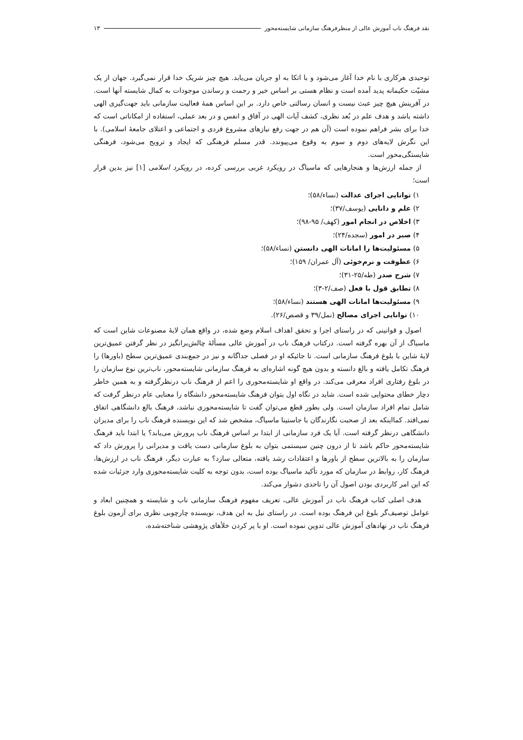نقد فرهنگ ناب آموزش عالی از منظرفرهنگ سازمانی شایسته‌محور ۱۳
توحیدی هرکاری با نام خدا آغاز می‌شود و با اتکا به او جریان می‌یابد. هیچ چیز شریک خدا قرار نمی‌گیرد. جهان از یک مشیّت حکیمانه پدید آمده است و نظام هستی بر اساس خیر و رحمت و رساندن موجودات به کمال شایسته آنها است. در آفرینش هیچ چیز عبث نیست و انسان رسالتی خاص دارد. بر این اساس همهٔ فعالیت سازمانی باید جهت‌گیری الهی داشته باشد و هدف علم در بُعد نظری، کشف آیات الهی در آفاق و انفس و در بعد عملی، استفاده از امکاناتی است که خدا برای بشر فراهم نموده است (آن هم در جهت رفع نیازهای مشروع فردی و اجتماعی و اعتلای جامعهٔ اسلامی). با این نگرش لایه‌های دوم و سوم به وقوع می‌پیوندد. قدر مسلم فرهنگی که ایجاد و ترویج می‌شود، فرهنگی شایستگی‌محور است.
از جمله ارزش‌ها و هنجارهایی که ماسیاگ در رویکرد غربی بررسی کرده، در رویکرد اسلامی [۱] نیز بدین قرار است؛
۱) توانایی اجرای عدالت (نساء/۵۸)؛
۲) علم و دانایی (یوسف/۳۷)؛
۳) اخلاص در انجام امور (کهف/ ۹۵-۹۸)؛
۴) صبر در امور (سجده/۲۴)؛
۵) مسئولیت‌ها را امانات الهی دانستن (نساء/۵۸)؛
۶) عطوفت و نرم‌خوئی (آل عمران/ ۱۵۹)؛
۷) شرح صدر (طه/۲۵-۳۱)؛
۸) تطابق قول با فعل (صف/۲-۳)؛
۹) مسئولیت‌ها امانات الهی هستند (نساء/۵۸)؛
۱۰) توانایی اجرای مصالح (نمل/۳۹ و قصص/۲۶).
اصول و قوانینی که در راستای اجرا و تحقق اهداف اسلام وضع شده، در واقع همان لایهٔ مصنوعات شاین است که ماسیاگ از آن بهره گرفته است. درکتاب فرهنگ ناب در آموزش عالی مسألهٔ چالش‌برانگیز در نظر گرفتن عمیق‌ترین لایهٔ شاین با بلوغ فرهنگ سازمانی است. تا جائیکه او در فصلی جداگانه و نیز در جمع‌بندی عمیق‌ترین سطح (باورها) را فرهنگ تکامل یافته و بالغ دانسته و بدون هیچ گونه اشاره‌ای به فرهنگ سازمانی شایسته‌محور، ناب‌ترین نوع سازمان را در بلوغ رفتاری افراد معرفی می‌کند. در واقع او شایسته‌محوری را اعم از فرهنگ ناب درنظرگرفته و به همین خاطر دچار خطای محتوایی شده است. شاید در نگاه اول بتوان فرهنگ شایسته‌محور دانشگاه را معنایی عام درنظر گرفت که شامل تمام افراد سازمان است. ولی بطور قطع می‌توان گفت تا شایسته‌محوری نباشد، فرهنگ بالغ دانشگاهی اتفاق نمی‌افتد. کمااینکه بعد از صحبت نگارندگان با جاستینا ماسیاگ، مشخص شد که این نویسنده فرهنگ ناب را برای مدیران دانشگاهی درنظر گرفته است. آیا یک فرد سازمانی از ابتدا بر اساس فرهنگ ناب پرورش می‌یابد؟ یا ابتدا باید فرهنگ شایسته‌محور حاکم باشد تا از درون چنین سیستمی بتوان به بلوغ سازمانی دست یافت و مدیرانی را پرورش داد که سازمان را به بالاترین سطح از باورها و اعتقادات رشد یافته، متعالی سازد؟ به عبارت دیگر، فرهنگ ناب در ارزش‌ها، فرهنگ کار، روابط در سازمان که مورد تأکید ماسیاگ بوده است، بدون توجه به کلیت شایسته‌محوری وارد جزئیات شده که این امر کاربردی بودن اصول آن را تاحدی دشوار می‌کند.
هدف اصلی کتاب فرهنگ ناب در آموزش عالی، تعریف مفهوم فرهنگ سازمانی ناب و شایسته و همچنین ابعاد و عوامل توصیف‌گر بلوغ این فرهنگ بوده است. در راستای نیل به این هدف، نویسنده چارچوبی نظری برای آزمون بلوغ فرهنگ ناب در نهادهای آموزش عالی تدوین نموده است. او با پر کردن خلأهای پژوهشی شناخته‌شده،